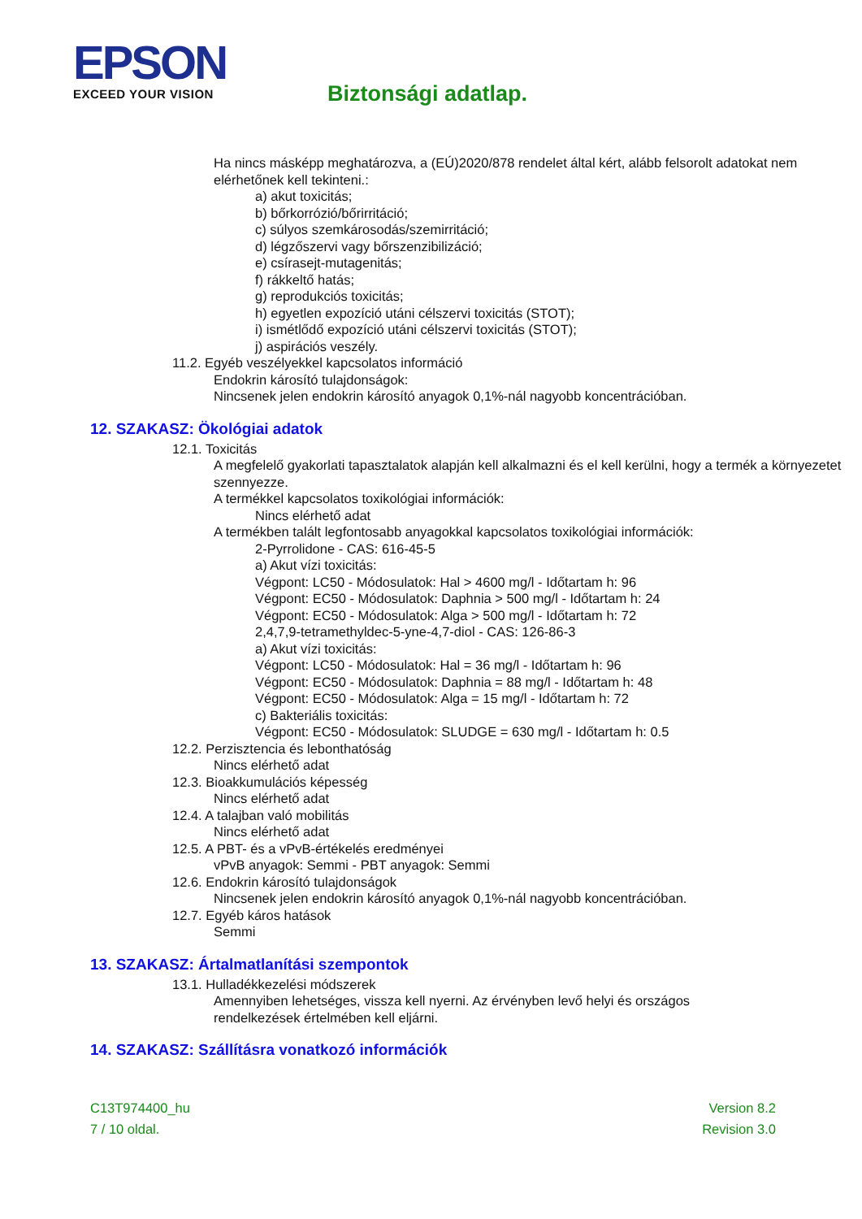EPSON
EXCEED YOUR VISION
Biztonsági adatlap.
Ha nincs másképp meghatározva, a (EÚ)2020/878 rendelet által kért, alább felsorolt adatokat nem elérhetőnek kell tekinteni.:
a) akut toxicitás;
b) bőrkorrózió/bőrirritáció;
c) súlyos szemkárosodás/szemirritáció;
d) légzőszervi vagy bőrszenzibilizáció;
e) csírasejt-mutagenitás;
f) rákkeltő hatás;
g) reprodukciós toxicitás;
h) egyetlen expozíció utáni célszervi toxicitás (STOT);
i) ismétlődő expozíció utáni célszervi toxicitás (STOT);
j) aspirációs veszély.
11.2. Egyéb veszélyekkel kapcsolatos információ
Endokrin károsító tulajdonságok:
Nincsenek jelen endokrin károsító anyagok 0,1%-nál nagyobb koncentrációban.
12. SZAKASZ: Ökológiai adatok
12.1. Toxicitás
A megfelelő gyakorlati tapasztalatok alapján kell alkalmazni és el kell kerülni, hogy a termék a környezetet szennyezze.
A termékkel kapcsolatos toxikológiai információk:
Nincs elérhető adat
A termékben talált legfontosabb anyagokkal kapcsolatos toxikológiai információk:
2-Pyrrolidone - CAS: 616-45-5
a) Akut vízi toxicitás:
Végpont: LC50 - Módosulatok: Hal > 4600 mg/l - Időtartam h: 96
Végpont: EC50 - Módosulatok: Daphnia > 500 mg/l - Időtartam h: 24
Végpont: EC50 - Módosulatok: Alga > 500 mg/l - Időtartam h: 72
2,4,7,9-tetramethyldec-5-yne-4,7-diol - CAS: 126-86-3
a) Akut vízi toxicitás:
Végpont: LC50 - Módosulatok: Hal = 36 mg/l - Időtartam h: 96
Végpont: EC50 - Módosulatok: Daphnia = 88 mg/l - Időtartam h: 48
Végpont: EC50 - Módosulatok: Alga = 15 mg/l - Időtartam h: 72
c) Bakteriális toxicitás:
Végpont: EC50 - Módosulatok: SLUDGE = 630 mg/l - Időtartam h: 0.5
12.2. Perzisztencia és lebonthatóság
Nincs elérhető adat
12.3. Bioakkumulációs képesség
Nincs elérhető adat
12.4. A talajban való mobilitás
Nincs elérhető adat
12.5. A PBT- és a vPvB-értékelés eredményei
vPvB anyagok: Semmi - PBT anyagok: Semmi
12.6. Endokrin károsító tulajdonságok
Nincsenek jelen endokrin károsító anyagok 0,1%-nál nagyobb koncentrációban.
12.7. Egyéb káros hatások
Semmi
13. SZAKASZ: Ártalmatlanítási szempontok
13.1. Hulladékkezelési módszerek
Amennyiben lehetséges, vissza kell nyerni. Az érvényben levő helyi és országos
rendelkezések értelmében kell eljárni.
14. SZAKASZ: Szállításra vonatkozó információk
C13T974400_hu
7 / 10 oldal.
Version 8.2
Revision 3.0